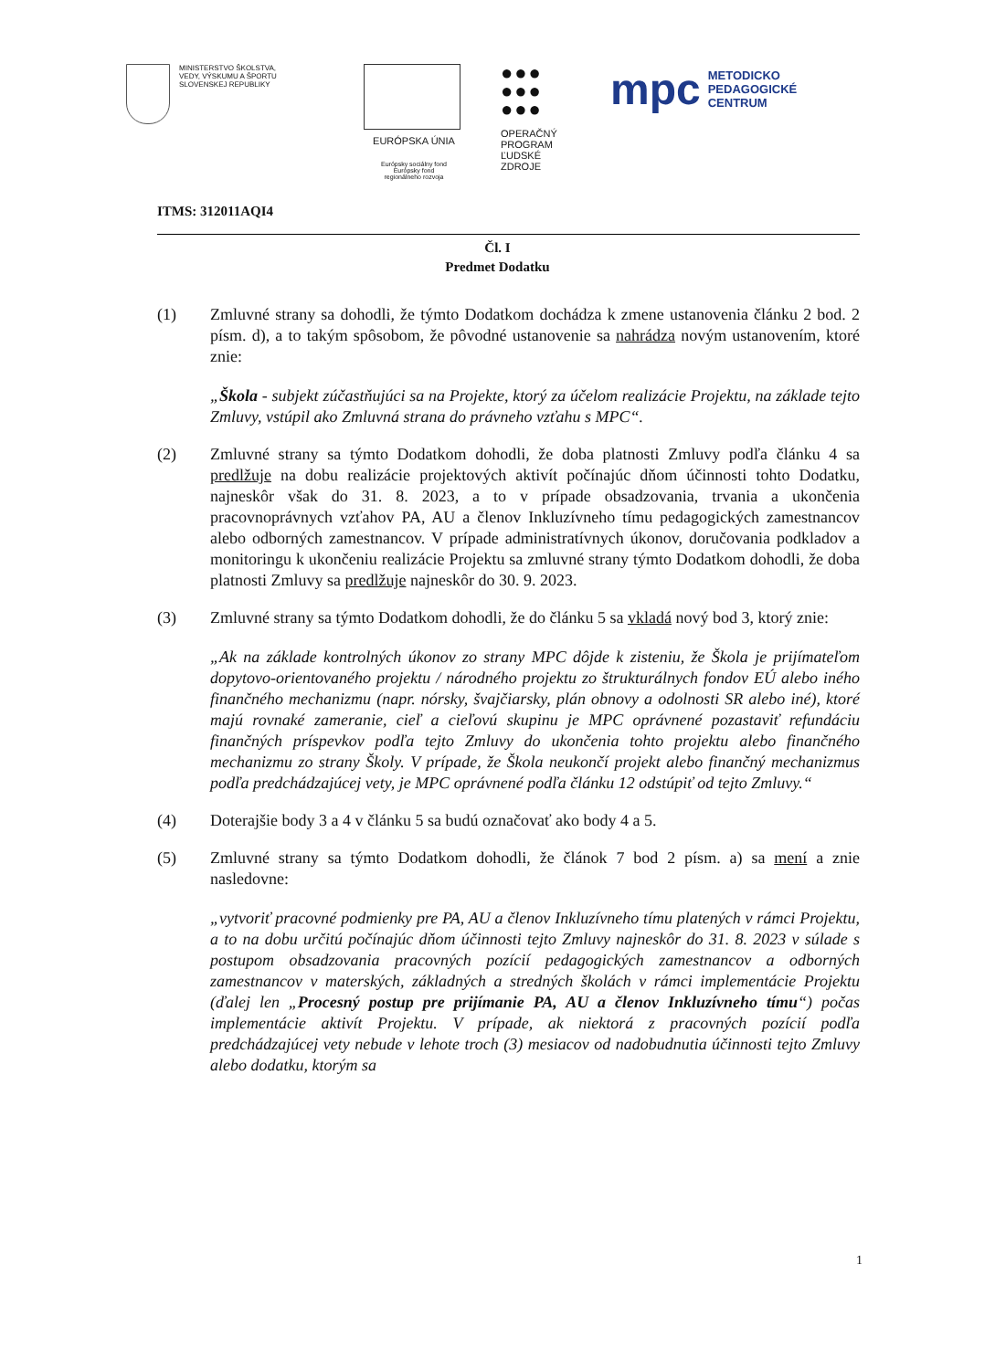MINISTERSTVO ŠKOLSTVA,
VEDY, VÝSKUMU A ŠPORTU
SLOVENSKEJ REPUBLIKY
EURÓPSKA ÚNIA
Európsky sociálny fond
Európsky fond
regionálneho rozvoja
●●●
●●●
●●●
OPERAČNÝ
PROGRAM
ĽUDSKÉ
ZDROJE
mpc METODICKO
PEDAGOGICKÉ
CENTRUM
ITMS: 312011AQI4
Čl. I
Predmet Dodatku
(1) Zmluvné strany sa dohodli, že týmto Dodatkom dochádza k zmene ustanovenia článku 2 bod. 2 písm. d), a to takým spôsobom, že pôvodné ustanovenie sa nahrádza novým ustanovením, ktoré znie:
„Škola - subjekt zúčastňujúci sa na Projekte, ktorý za účelom realizácie Projektu, na základe tejto Zmluvy, vstúpil ako Zmluvná strana do právneho vzťahu s MPC“.
(2) Zmluvné strany sa týmto Dodatkom dohodli, že doba platnosti Zmluvy podľa článku 4 sa predlžuje na dobu realizácie projektových aktivít počínajúc dňom účinnosti tohto Dodatku, najneskôr však do 31. 8. 2023, a to v prípade obsadzovania, trvania a ukončenia pracovnoprávnych vzťahov PA, AU a členov Inkluzívneho tímu pedagogických zamestnancov alebo odborných zamestnancov. V prípade administratívnych úkonov, doručovania podkladov a monitoringu k ukončeniu realizácie Projektu sa zmluvné strany týmto Dodatkom dohodli, že doba platnosti Zmluvy sa predlžuje najneskôr do 30. 9. 2023.
(3) Zmluvné strany sa týmto Dodatkom dohodli, že do článku 5 sa vkladá nový bod 3, ktorý znie:
„Ak na základe kontrolných úkonov zo strany MPC dôjde k zisteniu, že Škola je prijímateľom dopytovo-orientovaného projektu / národného projektu zo štrukturálnych fondov EÚ alebo iného finančného mechanizmu (napr. nórsky, švajčiarsky, plán obnovy a odolnosti SR alebo iné), ktoré majú rovnaké zameranie, cieľ a cieľovú skupinu je MPC oprávnené pozastaviť refundáciu finančných príspevkov podľa tejto Zmluvy do ukončenia tohto projektu alebo finančného mechanizmu zo strany Školy. V prípade, že Škola neukončí projekt alebo finančný mechanizmus podľa predchádzajúcej vety, je MPC oprávnené podľa článku 12 odstúpiť od tejto Zmluvy.“
(4) Doterajšie body 3 a 4 v článku 5 sa budú označovať ako body 4 a 5.
(5) Zmluvné strany sa týmto Dodatkom dohodli, že článok 7 bod 2 písm. a) sa mení a znie nasledovne:
„vytvoriť pracovné podmienky pre PA, AU a členov Inkluzívneho tímu platených v rámci Projektu, a to na dobu určitú počínajúc dňom účinnosti tejto Zmluvy najneskôr do 31. 8. 2023 v súlade s postupom obsadzovania pracovných pozícií pedagogických zamestnancov a odborných zamestnancov v materských, základných a stredných školách v rámci implementácie Projektu (ďalej len „Procesný postup pre prijímanie PA, AU a členov Inkluzívneho tímu“) počas implementácie aktivít Projektu. V prípade, ak niektorá z pracovných pozícií podľa predchádzajúcej vety nebude v lehote troch (3) mesiacov od nadobudnutia účinnosti tejto Zmluvy alebo dodatku, ktorým sa
1